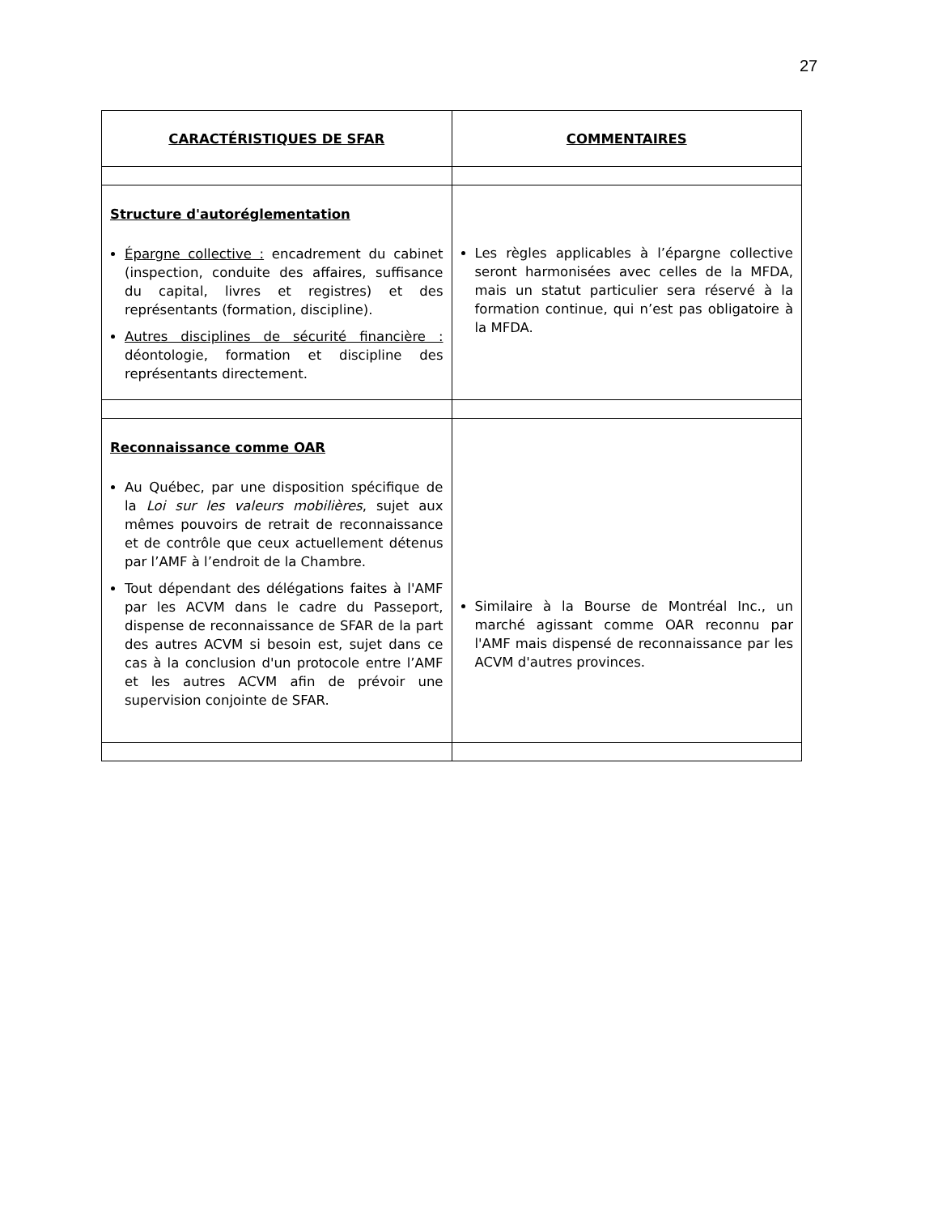27
| CARACTÉRISTIQUES DE SFAR | COMMENTAIRES |
| --- | --- |
| Structure d'autoréglementation Épargne collective : encadrement du cabinet (inspection, conduite des affaires, suffisance du capital, livres et registres) et des représentants (formation, discipline). Autres disciplines de sécurité financière : déontologie, formation et discipline des représentants directement. | Les règles applicables à l’épargne collective seront harmonisées avec celles de la MFDA, mais un statut particulier sera réservé à la formation continue, qui n’est pas obligatoire à la MFDA. |
| Reconnaissance comme OAR Au Québec, par une disposition spécifique de la Loi sur les valeurs mobilières , sujet aux mêmes pouvoirs de retrait de reconnaissance et de contrôle que ceux actuellement détenus par l’AMF à l’endroit de la Chambre. Tout dépendant des délégations faites à l'AMF par les ACVM dans le cadre du Passeport, dispense de reconnaissance de SFAR de la part des autres ACVM si besoin est, sujet dans ce cas à la conclusion d'un protocole entre l’AMF et les autres ACVM afin de prévoir une supervision conjointe de SFAR. | Similaire à la Bourse de Montréal Inc., un marché agissant comme OAR reconnu par l'AMF mais dispensé de reconnaissance par les ACVM d'autres provinces. |